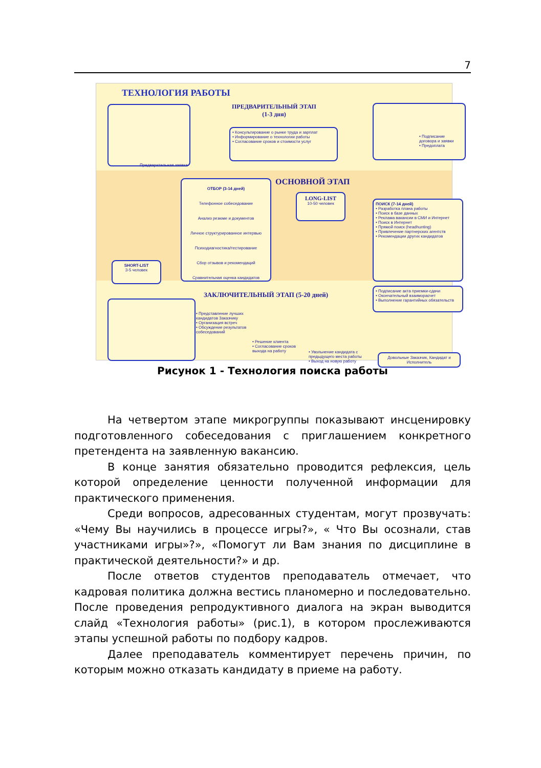7
ТЕХНОЛОГИЯ РАБОТЫ
ПРЕДВАРИТЕЛЬНЫЙ ЭТАП
(1-3 дня)
Предварительная заявка
• Консультирование о рынке труда и зарплат
• Информирование о технологии работы
• Согласование сроков и стоимости услуг
• Подписание договора и заявки
• Предоплата
ОСНОВНОЙ ЭТАП
ОТБОР (3-14 дней)
Телефонное собеседование
Анализ резюме и документов
Личное структурированное интервью
Психодиагностика/тестирование
Сбор отзывов и рекомендаций
Сравнительная оценка кандидатов
LONG-LIST
10-50 человек
ПОИСК (7-14 дней)
• Разработка плана работы
• Поиск в базе данных
• Реклама вакансии в СМИ и Интернет
• Поиск в Интернет
• Прямой поиск (headhunting)
• Привлечение партнерских агентств
• Рекомендации других кандидатов
SHORT-LIST
3-5 человек
ЗАКЛЮЧИТЕЛЬНЫЙ ЭТАП (5-20 дней)
• Подписание акта приемки-сдачи
• Окончательный взаиморасчет
• Выполнение гарантийных обязательств
• Представление лучших кандидатов Заказчику
• Организация встреч
• Обсуждение результатов собеседований
• Решение клиента
• Согласование сроков выхода на работу
• Увольнение кандидата с предыдущего места работы
• Выход на новую работу
Довольные Заказчик, Кандидат и Исполнитель
Рисунок 1 - Технология поиска работы
На четвертом этапе микрогруппы показывают инсценировку подготовленного собеседования с приглашением конкретного претендента на заявленную вакансию.
В конце занятия обязательно проводится рефлексия, цель которой определение ценности полученной информации для практического применения.
Среди вопросов, адресованных студентам, могут прозвучать: «Чему Вы научились в процессе игры?», « Что Вы осознали, став участниками игры»?», «Помогут ли Вам знания по дисциплине в практической деятельности?» и др.
После ответов студентов преподаватель отмечает, что кадровая политика должна вестись планомерно и последовательно. После проведения репродуктивного диалога на экран выводится слайд «Технология работы» (рис.1), в котором прослеживаются этапы успешной работы по подбору кадров.
Далее преподаватель комментирует перечень причин, по которым можно отказать кандидату в приеме на работу.